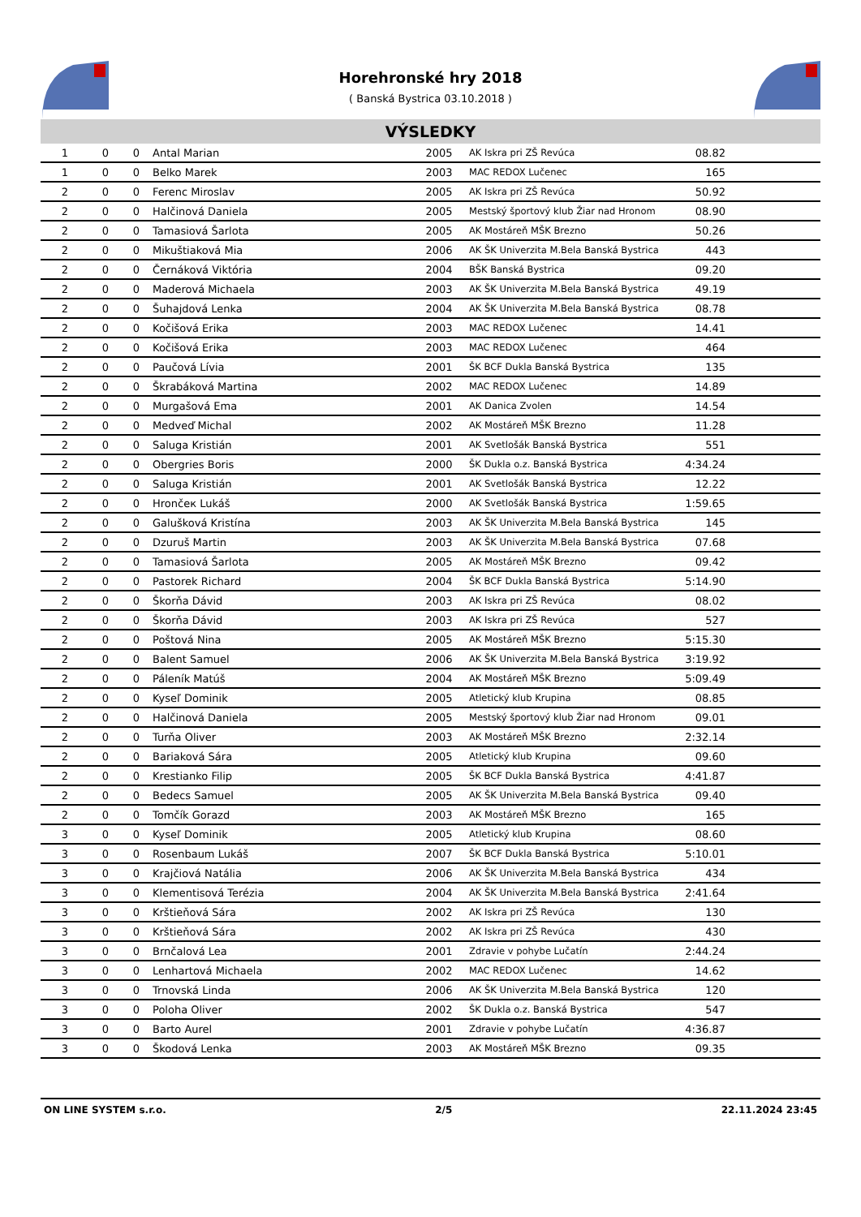Horehronské hry 2018
( Banská Bystrica 03.10.2018 )
VÝSLEDKY
| 1 | 0 | 0 | Antal Marian | 2005 | AK Iskra pri ZŠ Revúca | 08.82 | |
| 1 | 0 | 0 | Belko Marek | 2003 | MAC REDOX Lučenec | 165 | |
| 2 | 0 | 0 | Ferenc Miroslav | 2005 | AK Iskra pri ZŠ Revúca | 50.92 | |
| 2 | 0 | 0 | Halčinová Daniela | 2005 | Mestský športový klub Žiar nad Hronom | 08.90 | |
| 2 | 0 | 0 | Tamasiová Šarlota | 2005 | AK Mostáreň MŠK Brezno | 50.26 | |
| 2 | 0 | 0 | Mikuštiaková Mia | 2006 | AK ŠK Univerzita M.Bela Banská Bystrica | 443 | |
| 2 | 0 | 0 | Černáková Viktória | 2004 | BŠK Banská Bystrica | 09.20 | |
| 2 | 0 | 0 | Maderová Michaela | 2003 | AK ŠK Univerzita M.Bela Banská Bystrica | 49.19 | |
| 2 | 0 | 0 | Šuhajdová Lenka | 2004 | AK ŠK Univerzita M.Bela Banská Bystrica | 08.78 | |
| 2 | 0 | 0 | Kočišová Erika | 2003 | MAC REDOX Lučenec | 14.41 | |
| 2 | 0 | 0 | Kočišová Erika | 2003 | MAC REDOX Lučenec | 464 | |
| 2 | 0 | 0 | Paučová Lívia | 2001 | ŠK BCF Dukla Banská Bystrica | 135 | |
| 2 | 0 | 0 | Škrabáková Martina | 2002 | MAC REDOX Lučenec | 14.89 | |
| 2 | 0 | 0 | Murgašová Ema | 2001 | AK Danica Zvolen | 14.54 | |
| 2 | 0 | 0 | Medveď Michal | 2002 | AK Mostáreň MŠK Brezno | 11.28 | |
| 2 | 0 | 0 | Saluga Kristián | 2001 | AK Svetlošák Banská Bystrica | 551 | |
| 2 | 0 | 0 | Obergries Boris | 2000 | ŠK Dukla o.z. Banská Bystrica | 4:34.24 | |
| 2 | 0 | 0 | Saluga Kristián | 2001 | AK Svetlošák Banská Bystrica | 12.22 | |
| 2 | 0 | 0 | Hrončeк Lukáš | 2000 | AK Svetlošák Banská Bystrica | 1:59.65 | |
| 2 | 0 | 0 | Galušková Kristína | 2003 | AK ŠK Univerzita M.Bela Banská Bystrica | 145 | |
| 2 | 0 | 0 | Dzuruš Martin | 2003 | AK ŠK Univerzita M.Bela Banská Bystrica | 07.68 | |
| 2 | 0 | 0 | Tamasiová Šarlota | 2005 | AK Mostáreň MŠK Brezno | 09.42 | |
| 2 | 0 | 0 | Pastorek Richard | 2004 | ŠK BCF Dukla Banská Bystrica | 5:14.90 | |
| 2 | 0 | 0 | Škorňa Dávid | 2003 | AK Iskra pri ZŠ Revúca | 08.02 | |
| 2 | 0 | 0 | Škorňa Dávid | 2003 | AK Iskra pri ZŠ Revúca | 527 | |
| 2 | 0 | 0 | Poštová Nina | 2005 | AK Mostáreň MŠK Brezno | 5:15.30 | |
| 2 | 0 | 0 | Balent Samuel | 2006 | AK ŠK Univerzita M.Bela Banská Bystrica | 3:19.92 | |
| 2 | 0 | 0 | Páleník Matúš | 2004 | AK Mostáreň MŠK Brezno | 5:09.49 | |
| 2 | 0 | 0 | Kyseľ Dominik | 2005 | Atletický klub Krupina | 08.85 | |
| 2 | 0 | 0 | Halčinová Daniela | 2005 | Mestský športový klub Žiar nad Hronom | 09.01 | |
| 2 | 0 | 0 | Turňa Oliver | 2003 | AK Mostáreň MŠK Brezno | 2:32.14 | |
| 2 | 0 | 0 | Bariaková Sára | 2005 | Atletický klub Krupina | 09.60 | |
| 2 | 0 | 0 | Krestianko Filip | 2005 | ŠK BCF Dukla Banská Bystrica | 4:41.87 | |
| 2 | 0 | 0 | Bedecs Samuel | 2005 | AK ŠK Univerzita M.Bela Banská Bystrica | 09.40 | |
| 2 | 0 | 0 | Tomčík Gorazd | 2003 | AK Mostáreň MŠK Brezno | 165 | |
| 3 | 0 | 0 | Kyseľ Dominik | 2005 | Atletický klub Krupina | 08.60 | |
| 3 | 0 | 0 | Rosenbaum Lukáš | 2007 | ŠK BCF Dukla Banská Bystrica | 5:10.01 | |
| 3 | 0 | 0 | Krajčiová Natália | 2006 | AK ŠK Univerzita M.Bela Banská Bystrica | 434 | |
| 3 | 0 | 0 | Klementisová Terézia | 2004 | AK ŠK Univerzita M.Bela Banská Bystrica | 2:41.64 | |
| 3 | 0 | 0 | Krštieňová Sára | 2002 | AK Iskra pri ZŠ Revúca | 130 | |
| 3 | 0 | 0 | Krštieňová Sára | 2002 | AK Iskra pri ZŠ Revúca | 430 | |
| 3 | 0 | 0 | Brnčalová Lea | 2001 | Zdravie v pohybe Lučatín | 2:44.24 | |
| 3 | 0 | 0 | Lenhartová Michaela | 2002 | MAC REDOX Lučenec | 14.62 | |
| 3 | 0 | 0 | Trnovská Linda | 2006 | AK ŠK Univerzita M.Bela Banská Bystrica | 120 | |
| 3 | 0 | 0 | Poloha Oliver | 2002 | ŠK Dukla o.z. Banská Bystrica | 547 | |
| 3 | 0 | 0 | Barto Aurel | 2001 | Zdravie v pohybe Lučatín | 4:36.87 | |
| 3 | 0 | 0 | Škodová Lenka | 2003 | AK Mostáreň MŠK Brezno | 09.35 | |
ON LINE SYSTEM s.r.o. 2/5 22.11.2024 23:45